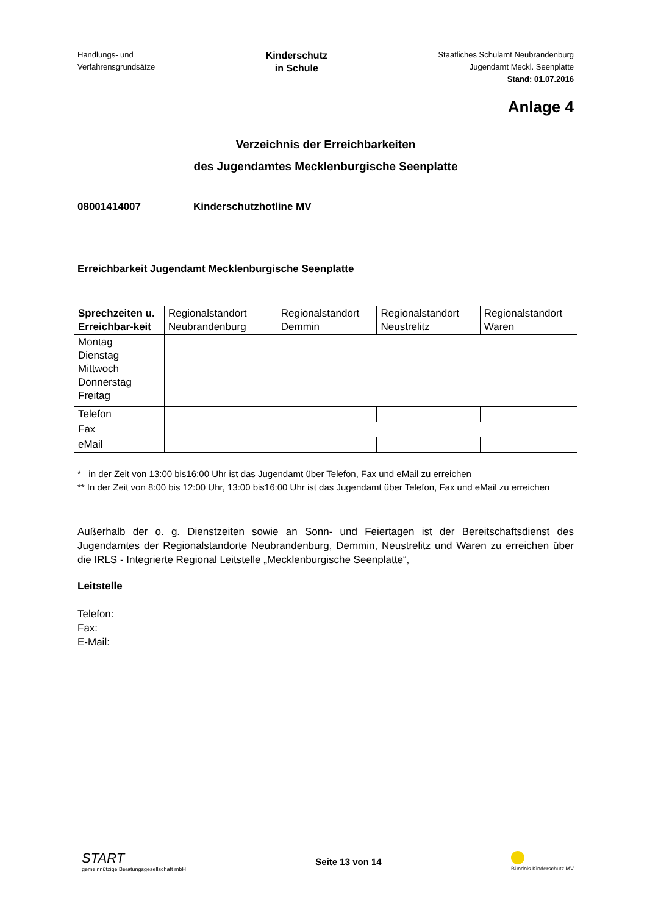Handlungs- und
Verfahrensgrundsätze
Kinderschutz
in Schule
Staatliches Schulamt Neubrandenburg
Jugendamt Meckl. Seenplatte
Stand: 01.07.2016
Anlage 4
Verzeichnis der Erreichbarkeiten
des Jugendamtes Mecklenburgische Seenplatte
08001414007 Kinderschutzhotline MV
Erreichbarkeit Jugendamt Mecklenburgische Seenplatte
| Sprechzeiten u. Erreichbar-keit | Regionalstandort Neubrandenburg | Regionalstandort Demmin | Regionalstandort Neustrelitz | Regionalstandort Waren |
| --- | --- | --- | --- | --- |
| Montag Dienstag Mittwoch Donnerstag Freitag | | | | |
| Telefon | | | | |
| Fax | | | | |
| eMail | | | | |
* in der Zeit von 13:00 bis16:00 Uhr ist das Jugendamt über Telefon, Fax und eMail zu erreichen
** In der Zeit von 8:00 bis 12:00 Uhr, 13:00 bis16:00 Uhr ist das Jugendamt über Telefon, Fax und eMail zu erreichen
Außerhalb der o. g. Dienstzeiten sowie an Sonn- und Feiertagen ist der Bereitschaftsdienst des Jugendamtes der Regionalstandorte Neubrandenburg, Demmin, Neustrelitz und Waren zu erreichen über die IRLS - Integrierte Regional Leitstelle „Mecklenburgische Seenplatte“,
Leitstelle
Telefon:
Fax:
E-Mail:
START
gemeinnützige Beratungsgesellschaft mbH
Seite 13 von 14
Bündnis Kinderschutz MV